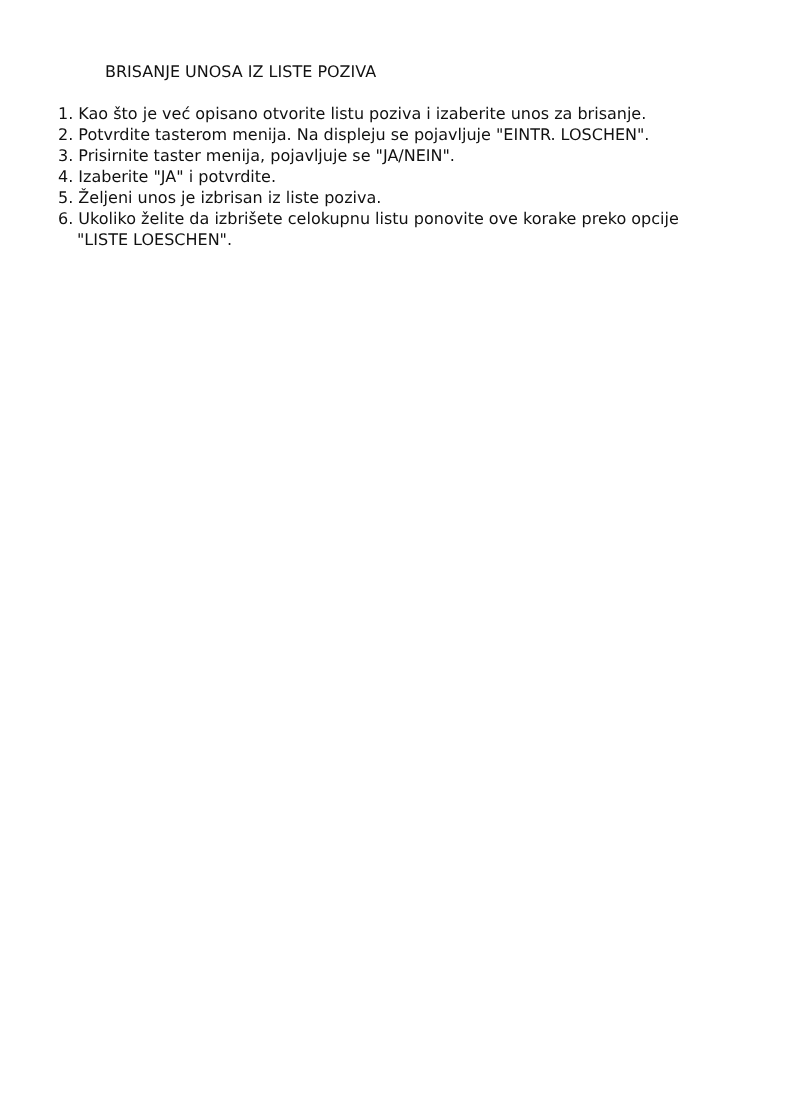BRISANJE UNOSA IZ LISTE POZIVA
1. Kao što je već opisano otvorite listu poziva i izaberite unos za brisanje.
2. Potvrdite tasterom menija. Na displeju se pojavljuje "EINTR. LOSCHEN".
3. Prisirnite taster menija, pojavljuje se "JA/NEIN".
4. Izaberite "JA" i potvrdite.
5. Željeni unos je izbrisan iz liste poziva.
6. Ukoliko želite da izbrišete celokupnu listu ponovite ove korake preko opcije "LISTE LOESCHEN".